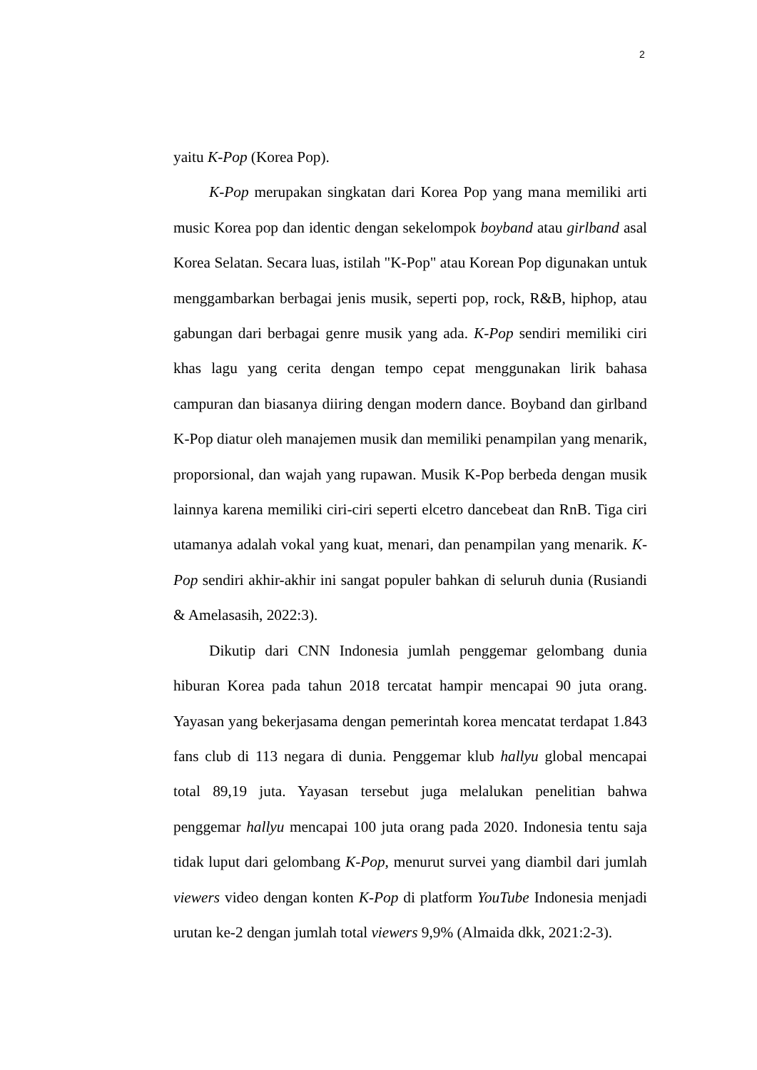2
yaitu K-Pop (Korea Pop).
K-Pop merupakan singkatan dari Korea Pop yang mana memiliki arti music Korea pop dan identic dengan sekelompok boyband atau girlband asal Korea Selatan. Secara luas, istilah "K-Pop" atau Korean Pop digunakan untuk menggambarkan berbagai jenis musik, seperti pop, rock, R&B, hiphop, atau gabungan dari berbagai genre musik yang ada. K-Pop sendiri memiliki ciri khas lagu yang cerita dengan tempo cepat menggunakan lirik bahasa campuran dan biasanya diiring dengan modern dance. Boyband dan girlband K-Pop diatur oleh manajemen musik dan memiliki penampilan yang menarik, proporsional, dan wajah yang rupawan. Musik K-Pop berbeda dengan musik lainnya karena memiliki ciri-ciri seperti elcetro dancebeat dan RnB. Tiga ciri utamanya adalah vokal yang kuat, menari, dan penampilan yang menarik. K-Pop sendiri akhir-akhir ini sangat populer bahkan di seluruh dunia (Rusiandi & Amelasasih, 2022:3).
Dikutip dari CNN Indonesia jumlah penggemar gelombang dunia hiburan Korea pada tahun 2018 tercatat hampir mencapai 90 juta orang. Yayasan yang bekerjasama dengan pemerintah korea mencatat terdapat 1.843 fans club di 113 negara di dunia. Penggemar klub hallyu global mencapai total 89,19 juta. Yayasan tersebut juga melalukan penelitian bahwa penggemar hallyu mencapai 100 juta orang pada 2020. Indonesia tentu saja tidak luput dari gelombang K-Pop, menurut survei yang diambil dari jumlah viewers video dengan konten K-Pop di platform YouTube Indonesia menjadi urutan ke-2 dengan jumlah total viewers 9,9% (Almaida dkk, 2021:2-3).